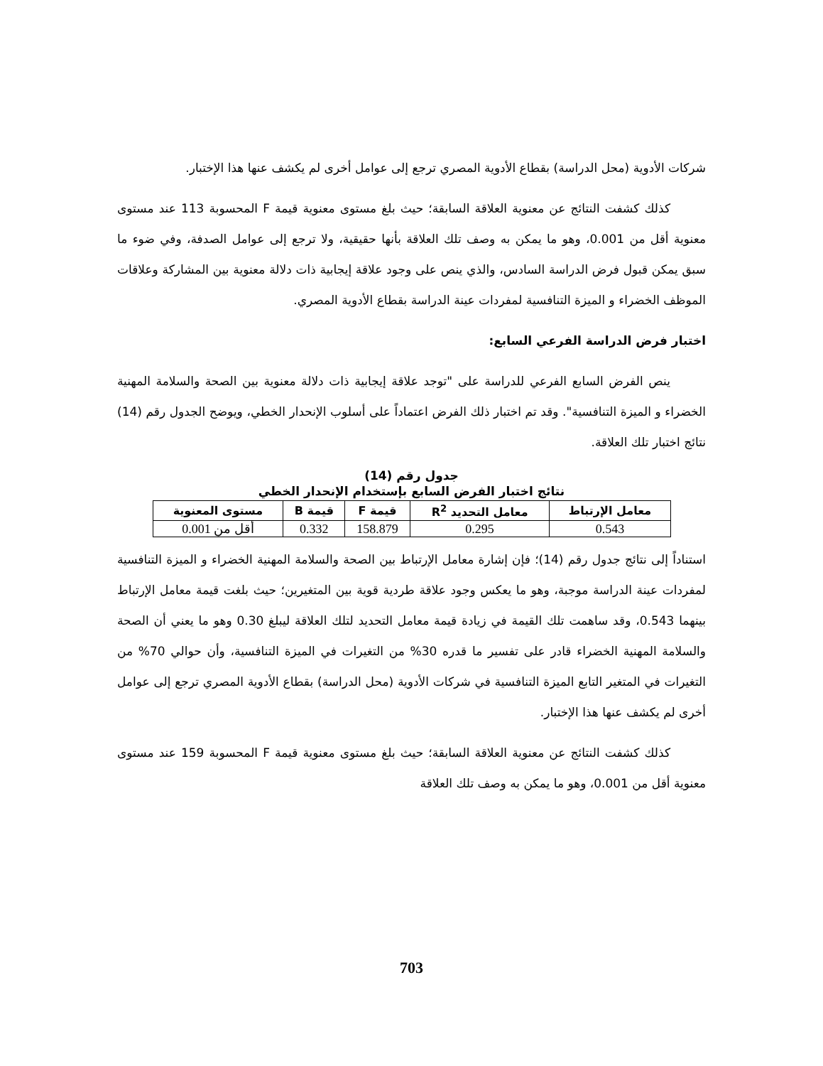شركات الأدوية (محل الدراسة) بقطاع الأدوية المصري ترجع إلى عوامل أخرى لم يكشف عنها هذا الإختبار.
كذلك كشفت النتائج عن معنوية العلاقة السابقة؛ حيث بلغ مستوى معنوية قيمة F المحسوبة 113 عند مستوى معنوية أقل من 0.001، وهو ما يمكن به وصف تلك العلاقة بأنها حقيقية، ولا ترجع إلى عوامل الصدفة، وفي ضوء ما سبق يمكن قبول فرض الدراسة السادس، والذي ينص على وجود علاقة إيجابية ذات دلالة معنوية بين المشاركة وعلاقات الموظف الخضراء و الميزة التنافسية لمفردات عينة الدراسة بقطاع الأدوية المصري.
اختبار فرض الدراسة الفرعي السابع:
ينص الفرض السابع الفرعي للدراسة على "توجد علاقة إيجابية ذات دلالة معنوية بين الصحة والسلامة المهنية الخضراء و الميزة التنافسية". وقد تم اختبار ذلك الفرض اعتماداً على أسلوب الإنحدار الخطي، ويوضح الجدول رقم (14) نتائج اختبار تلك العلاقة.
جدول رقم (14)
نتائج اختبار الفرض السابع بإستخدام الإنحدار الخطي
| معامل الإرتباط | معامل التحديد R<sup>2</sup> | قيمة F | قيمة B | مستوى المعنوية |
| --- | --- | --- | --- | --- |
| 0.543 | 0.295 | 158.879 | 0.332 | أقل من 0.001 |
استناداً إلى نتائج جدول رقم (14)؛ فإن إشارة معامل الإرتباط بين الصحة والسلامة المهنية الخضراء و الميزة التنافسية لمفردات عينة الدراسة موجبة، وهو ما يعكس وجود علاقة طردية قوية بين المتغيرين؛ حيث بلغت قيمة معامل الإرتباط بينهما 0.543، وقد ساهمت تلك القيمة في زيادة قيمة معامل التحديد لتلك العلاقة ليبلغ 0.30 وهو ما يعني أن الصحة والسلامة المهنية الخضراء قادر على تفسير ما قدره 30% من التغيرات في الميزة التنافسية، وأن حوالي 70% من التغيرات في المتغير التابع الميزة التنافسية في شركات الأدوية (محل الدراسة) بقطاع الأدوية المصري ترجع إلى عوامل أخرى لم يكشف عنها هذا الإختبار.
كذلك كشفت النتائج عن معنوية العلاقة السابقة؛ حيث بلغ مستوى معنوية قيمة F المحسوبة 159 عند مستوى معنوية أقل من 0.001، وهو ما يمكن به وصف تلك العلاقة
703